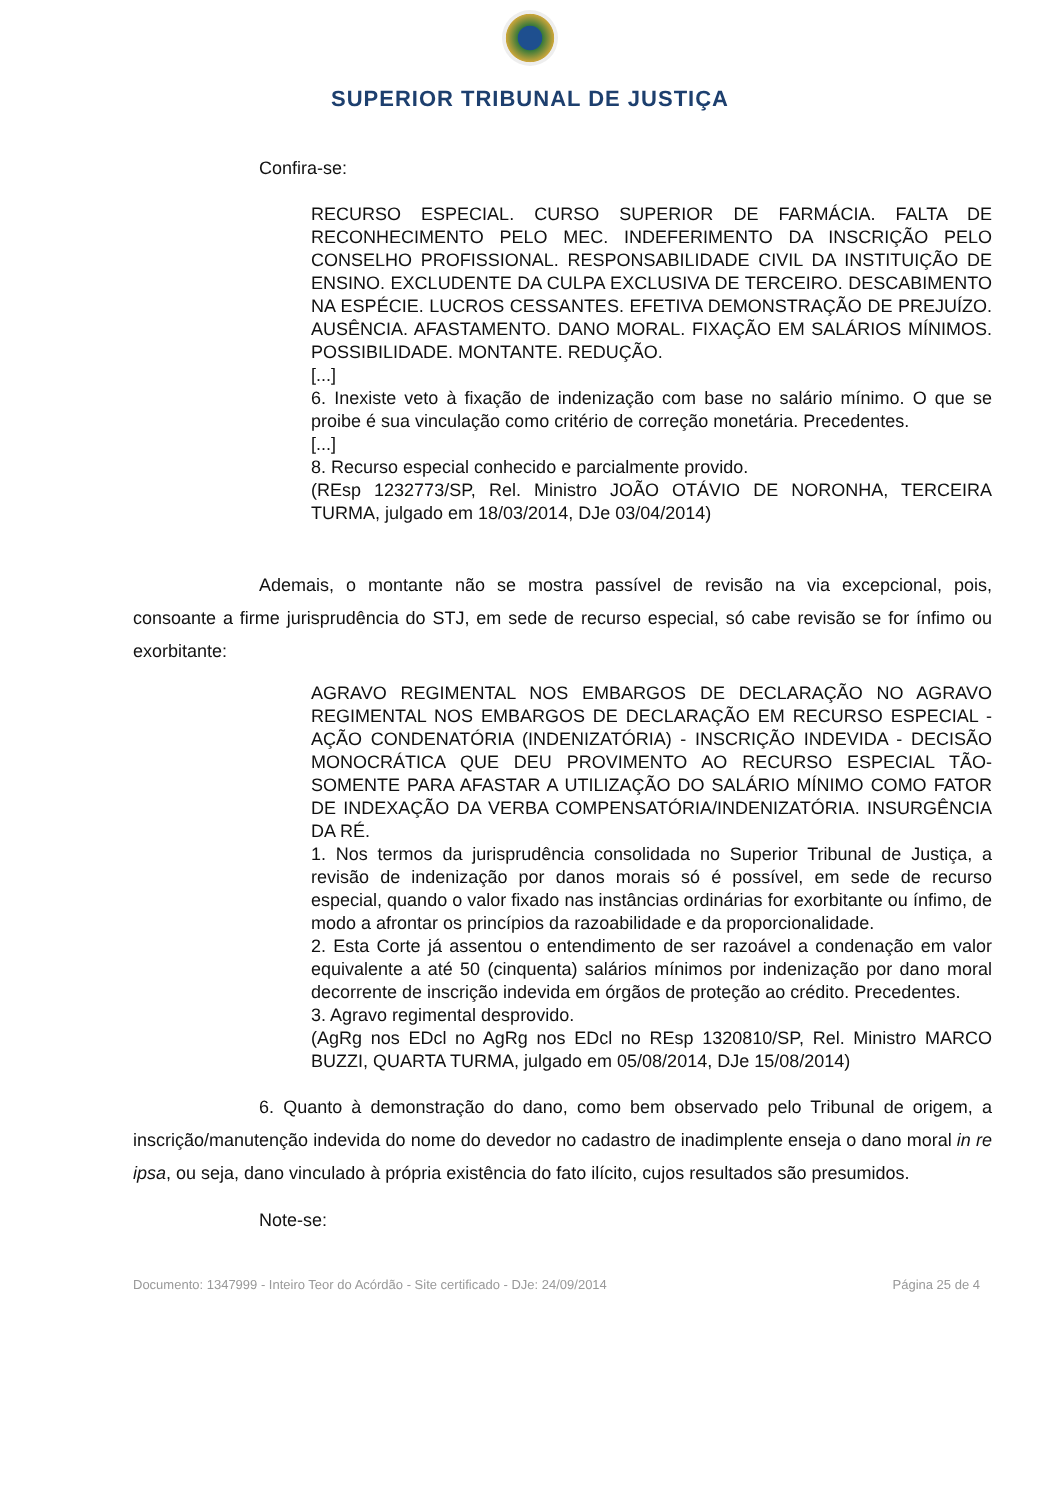SUPERIOR TRIBUNAL DE JUSTIÇA
Confira-se:
RECURSO ESPECIAL. CURSO SUPERIOR DE FARMÁCIA. FALTA DE RECONHECIMENTO PELO MEC. INDEFERIMENTO DA INSCRIÇÃO PELO CONSELHO PROFISSIONAL. RESPONSABILIDADE CIVIL DA INSTITUIÇÃO DE ENSINO. EXCLUDENTE DA CULPA EXCLUSIVA DE TERCEIRO. DESCABIMENTO NA ESPÉCIE. LUCROS CESSANTES. EFETIVA DEMONSTRAÇÃO DE PREJUÍZO. AUSÊNCIA. AFASTAMENTO. DANO MORAL. FIXAÇÃO EM SALÁRIOS MÍNIMOS. POSSIBILIDADE. MONTANTE. REDUÇÃO.
[...]
6. Inexiste veto à fixação de indenização com base no salário mínimo. O que se proibe é sua vinculação como critério de correção monetária. Precedentes.
[...]
8. Recurso especial conhecido e parcialmente provido.
(REsp 1232773/SP, Rel. Ministro JOÃO OTÁVIO DE NORONHA, TERCEIRA TURMA, julgado em 18/03/2014, DJe 03/04/2014)
Ademais, o montante não se mostra passível de revisão na via excepcional, pois, consoante a firme jurisprudência do STJ, em sede de recurso especial, só cabe revisão se for ínfimo ou exorbitante:
AGRAVO REGIMENTAL NOS EMBARGOS DE DECLARAÇÃO NO AGRAVO REGIMENTAL NOS EMBARGOS DE DECLARAÇÃO EM RECURSO ESPECIAL - AÇÃO CONDENATÓRIA (INDENIZATÓRIA) - INSCRIÇÃO INDEVIDA - DECISÃO MONOCRÁTICA QUE DEU PROVIMENTO AO RECURSO ESPECIAL TÃO-SOMENTE PARA AFASTAR A UTILIZAÇÃO DO SALÁRIO MÍNIMO COMO FATOR DE INDEXAÇÃO DA VERBA COMPENSATÓRIA/INDENIZATÓRIA. INSURGÊNCIA DA RÉ.
1. Nos termos da jurisprudência consolidada no Superior Tribunal de Justiça, a revisão de indenização por danos morais só é possível, em sede de recurso especial, quando o valor fixado nas instâncias ordinárias for exorbitante ou ínfimo, de modo a afrontar os princípios da razoabilidade e da proporcionalidade.
2. Esta Corte já assentou o entendimento de ser razoável a condenação em valor equivalente a até 50 (cinquenta) salários mínimos por indenização por dano moral decorrente de inscrição indevida em órgãos de proteção ao crédito. Precedentes.
3. Agravo regimental desprovido.
(AgRg nos EDcl no AgRg nos EDcl no REsp 1320810/SP, Rel. Ministro MARCO BUZZI, QUARTA TURMA, julgado em 05/08/2014, DJe 15/08/2014)
6. Quanto à demonstração do dano, como bem observado pelo Tribunal de origem, a inscrição/manutenção indevida do nome do devedor no cadastro de inadimplente enseja o dano moral in re ipsa, ou seja, dano vinculado à própria existência do fato ilícito, cujos resultados são presumidos.
Note-se:
Documento: 1347999 - Inteiro Teor do Acórdão - Site certificado - DJe: 24/09/2014 Página 25 de 4